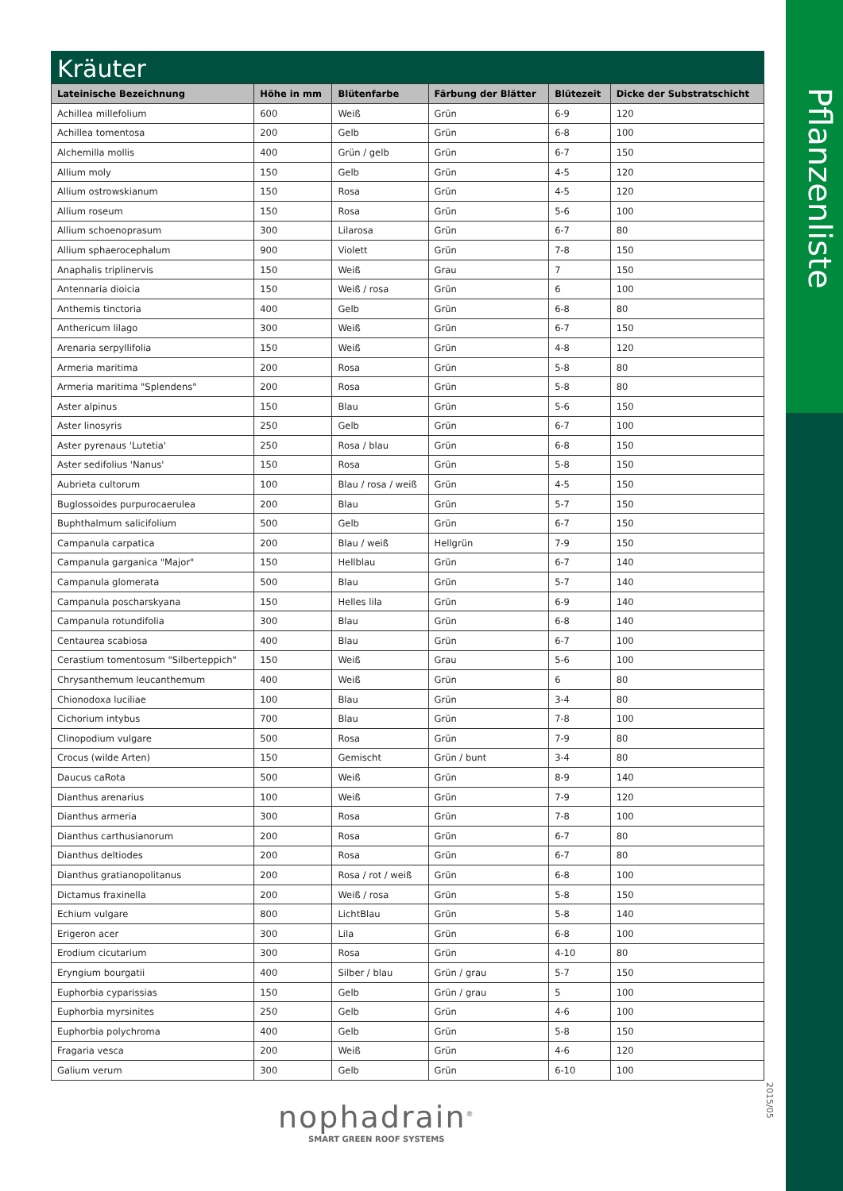Pflanzenliste
2015/05
Kräuter
| Lateinische Bezeichnung | Höhe in mm | Blütenfarbe | Färbung der Blätter | Blütezeit | Dicke der Substratschicht |
| --- | --- | --- | --- | --- | --- |
| Achillea millefolium | 600 | Weiß | Grün | 6-9 | 120 |
| Achillea tomentosa | 200 | Gelb | Grün | 6-8 | 100 |
| Alchemilla mollis | 400 | Grün / gelb | Grün | 6-7 | 150 |
| Allium moly | 150 | Gelb | Grün | 4-5 | 120 |
| Allium ostrowskianum | 150 | Rosa | Grün | 4-5 | 120 |
| Allium roseum | 150 | Rosa | Grün | 5-6 | 100 |
| Allium schoenoprasum | 300 | Lilarosa | Grün | 6-7 | 80 |
| Allium sphaerocephalum | 900 | Violett | Grün | 7-8 | 150 |
| Anaphalis triplinervis | 150 | Weiß | Grau | 7 | 150 |
| Antennaria dioicia | 150 | Weiß / rosa | Grün | 6 | 100 |
| Anthemis tinctoria | 400 | Gelb | Grün | 6-8 | 80 |
| Anthericum lilago | 300 | Weiß | Grün | 6-7 | 150 |
| Arenaria serpyllifolia | 150 | Weiß | Grün | 4-8 | 120 |
| Armeria maritima | 200 | Rosa | Grün | 5-8 | 80 |
| Armeria maritima "Splendens" | 200 | Rosa | Grün | 5-8 | 80 |
| Aster alpinus | 150 | Blau | Grün | 5-6 | 150 |
| Aster linosyris | 250 | Gelb | Grün | 6-7 | 100 |
| Aster pyrenaus 'Lutetia' | 250 | Rosa / blau | Grün | 6-8 | 150 |
| Aster sedifolius 'Nanus' | 150 | Rosa | Grün | 5-8 | 150 |
| Aubrieta cultorum | 100 | Blau / rosa / weiß | Grün | 4-5 | 150 |
| Buglossoides purpurocaerulea | 200 | Blau | Grün | 5-7 | 150 |
| Buphthalmum salicifolium | 500 | Gelb | Grün | 6-7 | 150 |
| Campanula carpatica | 200 | Blau / weiß | Hellgrün | 7-9 | 150 |
| Campanula garganica "Major" | 150 | Hellblau | Grün | 6-7 | 140 |
| Campanula glomerata | 500 | Blau | Grün | 5-7 | 140 |
| Campanula poscharskyana | 150 | Helles lila | Grün | 6-9 | 140 |
| Campanula rotundifolia | 300 | Blau | Grün | 6-8 | 140 |
| Centaurea scabiosa | 400 | Blau | Grün | 6-7 | 100 |
| Cerastium tomentosum "Silberteppich" | 150 | Weiß | Grau | 5-6 | 100 |
| Chrysanthemum leucanthemum | 400 | Weiß | Grün | 6 | 80 |
| Chionodoxa luciliae | 100 | Blau | Grün | 3-4 | 80 |
| Cichorium intybus | 700 | Blau | Grün | 7-8 | 100 |
| Clinopodium vulgare | 500 | Rosa | Grün | 7-9 | 80 |
| Crocus (wilde Arten) | 150 | Gemischt | Grün / bunt | 3-4 | 80 |
| Daucus caRota | 500 | Weiß | Grün | 8-9 | 140 |
| Dianthus arenarius | 100 | Weiß | Grün | 7-9 | 120 |
| Dianthus armeria | 300 | Rosa | Grün | 7-8 | 100 |
| Dianthus carthusianorum | 200 | Rosa | Grün | 6-7 | 80 |
| Dianthus deltiodes | 200 | Rosa | Grün | 6-7 | 80 |
| Dianthus gratianopolitanus | 200 | Rosa / rot / weiß | Grün | 6-8 | 100 |
| Dictamus fraxinella | 200 | Weiß / rosa | Grün | 5-8 | 150 |
| Echium vulgare | 800 | LichtBlau | Grün | 5-8 | 140 |
| Erigeron acer | 300 | Lila | Grün | 6-8 | 100 |
| Erodium cicutarium | 300 | Rosa | Grün | 4-10 | 80 |
| Eryngium bourgatii | 400 | Silber / blau | Grün / grau | 5-7 | 150 |
| Euphorbia cyparissias | 150 | Gelb | Grün / grau | 5 | 100 |
| Euphorbia myrsinites | 250 | Gelb | Grün | 4-6 | 100 |
| Euphorbia polychroma | 400 | Gelb | Grün | 5-8 | 150 |
| Fragaria vesca | 200 | Weiß | Grün | 4-6 | 120 |
| Galium verum | 300 | Gelb | Grün | 6-10 | 100 |
nophadrain<sup>®</sup>
SMART GREEN ROOF SYSTEMS